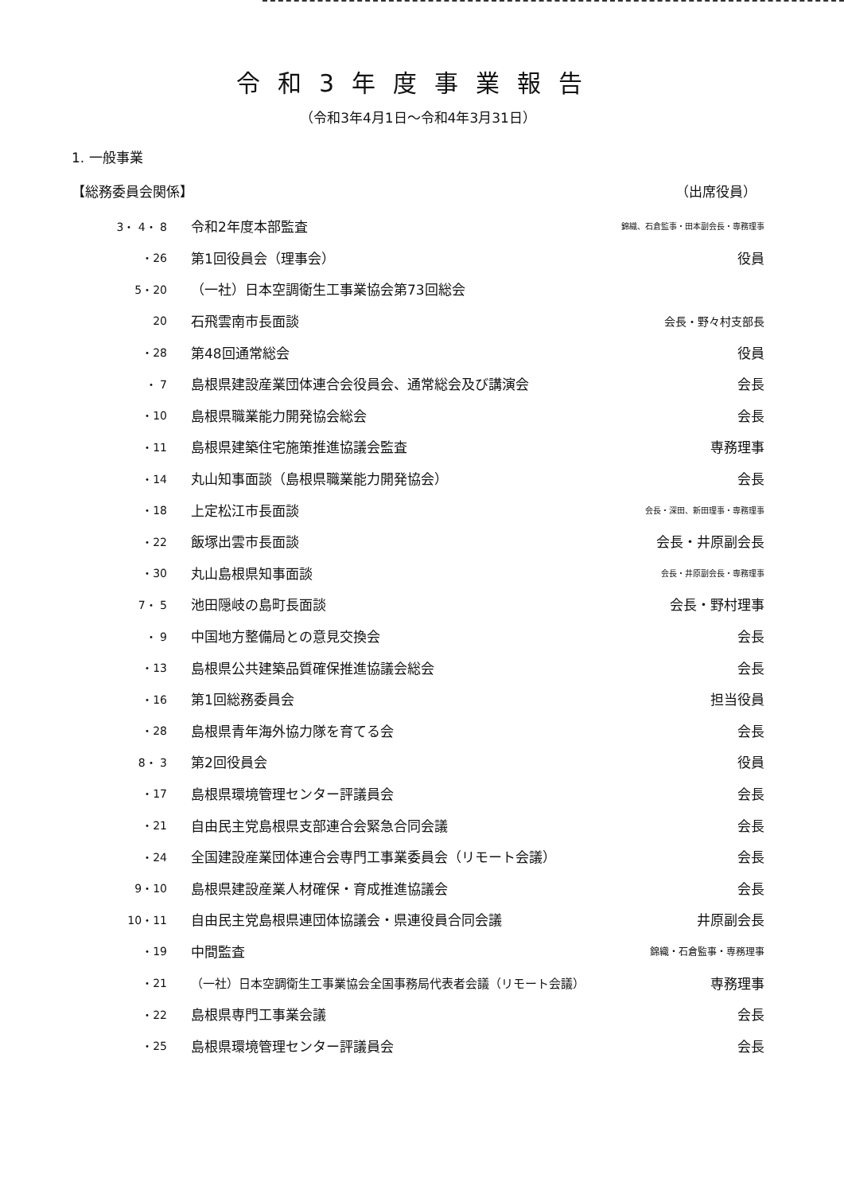令和3年度事業報告
（令和3年4月1日～令和4年3月31日）
1. 一般事業
【総務委員会関係】 （出席役員）
| 3・ 4・ 8 | 令和2年度本部監査 | 錦織、石倉監事・田本副会長・専務理事 |
| ・26 | 第1回役員会（理事会） | 役員 |
| 5・20 | （一社）日本空調衛生工事業協会第73回総会 | |
| 20 | 石飛雲南市長面談 | 会長・野々村支部長 |
| ・28 | 第48回通常総会 | 役員 |
| ・ 7 | 島根県建設産業団体連合会役員会、通常総会及び講演会 | 会長 |
| ・10 | 島根県職業能力開発協会総会 | 会長 |
| ・11 | 島根県建築住宅施策推進協議会監査 | 専務理事 |
| ・14 | 丸山知事面談（島根県職業能力開発協会） | 会長 |
| ・18 | 上定松江市長面談 | 会長・深田、新田理事・専務理事 |
| ・22 | 飯塚出雲市長面談 | 会長・井原副会長 |
| ・30 | 丸山島根県知事面談 | 会長・井原副会長・専務理事 |
| 7・ 5 | 池田隠岐の島町長面談 | 会長・野村理事 |
| ・ 9 | 中国地方整備局との意見交換会 | 会長 |
| ・13 | 島根県公共建築品質確保推進協議会総会 | 会長 |
| ・16 | 第1回総務委員会 | 担当役員 |
| ・28 | 島根県青年海外協力隊を育てる会 | 会長 |
| 8・ 3 | 第2回役員会 | 役員 |
| ・17 | 島根県環境管理センター評議員会 | 会長 |
| ・21 | 自由民主党島根県支部連合会緊急合同会議 | 会長 |
| ・24 | 全国建設産業団体連合会専門工事業委員会（リモート会議） | 会長 |
| 9・10 | 島根県建設産業人材確保・育成推進協議会 | 会長 |
| 10・11 | 自由民主党島根県連団体協議会・県連役員合同会議 | 井原副会長 |
| ・19 | 中間監査 | 錦織・石倉監事・専務理事 |
| ・21 | （一社）日本空調衛生工事業協会全国事務局代表者会議（リモート会議） | 専務理事 |
| ・22 | 島根県専門工事業会議 | 会長 |
| ・25 | 島根県環境管理センター評議員会 | 会長 |